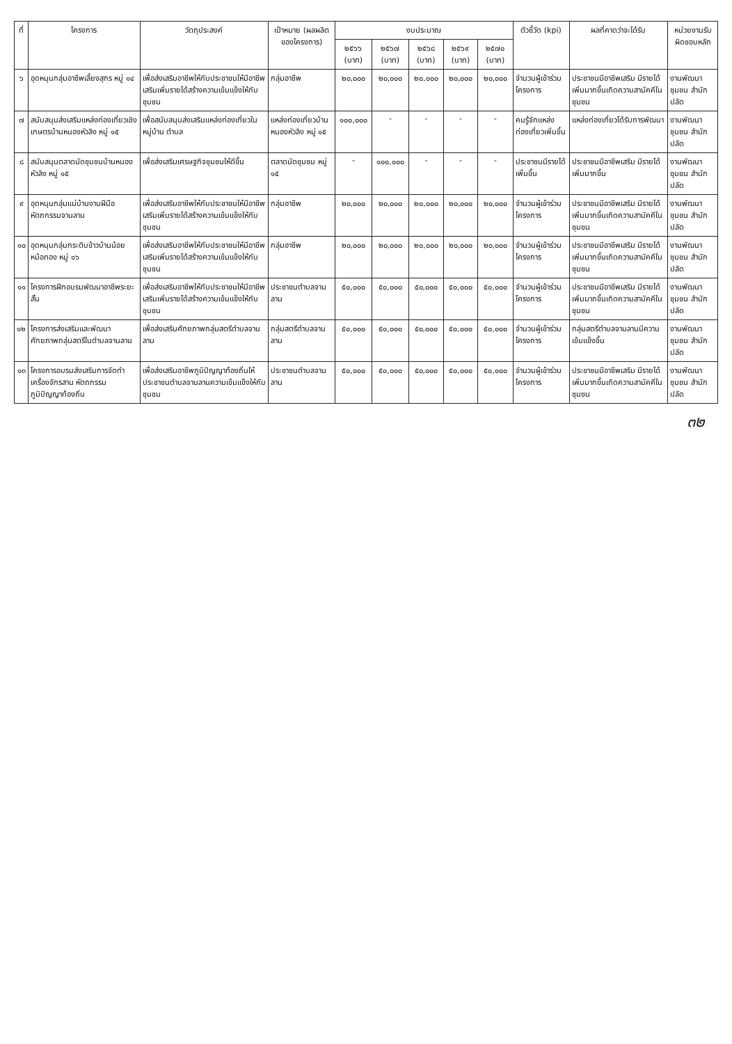| ที่ | โครงการ | วัตถุประสงค์ | เป้าหมาย (ผลผลิตของโครงการ) | งบประมาณ | | | | | ตัวชี้วัด (kpi) | ผลที่คาดว่าจะได้รับ | หน่วยงานรับผิดชอบหลัก |
| --- | --- | --- | --- | --- | --- | --- | --- | --- | --- | --- | --- |
| | | | | ๒๕๖๖ (บาท) | ๒๕๖๗ (บาท) | ๒๕๖๘ (บาท) | ๒๕๖๙ (บาท) | ๒๕๗๐ (บาท) | | | |
| ๖ | อุดหนุนกลุ่มอาชีพเลี้ยงสุกร หมู่ ๑๔ | เพื่อส่งเสริมอาชีพให้กับประชาชนให้มีอาชีพเสริมเพิ่มรายได้สร้างความเข้มแข็งให้กับชุมชน | กลุ่มอาชีพ | ๒๐,๐๐๐ | ๒๐,๐๐๐ | ๒๐,๐๐๐ | ๒๐,๐๐๐ | ๒๐,๐๐๐ | จำนวนผู้เข้าร่วมโครงการ | ประชาชนมีอาชีพเสริม มีรายได้เพิ่มมากขึ้นเกิดความสามัคคีในชุมชน | งานพัฒนาชุมชน สำนักปลัด |
| ๗ | สนับสนุนส่งเสริมแหล่งท่องเที่ยวเชิงเกษตรบ้านหนองหัวลิง หมู่ ๑๕ | เพื่อสนับสนุนส่งเสริมแหล่งท่องเที่ยวในหมู่บ้าน ตำบล | แหล่งท่องเที่ยวบ้านหนองหัวลิง หมู่ ๑๕ | ๑๐๐,๐๐๐ | - | - | - | - | คนรู้จักแหล่งท่องเที่ยวเพิ่มขึ้น | แหล่งท่องเที่ยวได้รับการพัฒนา | งานพัฒนาชุมชน สำนักปลัด |
| ๘ | สนับสนุนตลาดนัดชุมชนบ้านหนองหัวลิง หมู่ ๑๕ | เพื่อส่งเสริมเศรษฐกิจชุมชนให้ดีขึ้น | ตลาดนัดชุมชน หมู่ ๑๕ | - | ๑๐๐,๐๐๐ | - | - | - | ประชาชนมีรายได้เพิ่มขึ้น | ประชาชนมีอาชีพเสริม มีรายได้เพิ่มมากขึ้น | งานพัฒนาชุมชน สำนักปลัด |
| ๙ | อุดหนุนกลุ่มแม่บ้านงานฝีมือหัตถกรรมจานลาน | เพื่อส่งเสริมอาชีพให้กับประชาชนให้มีอาชีพเสริมเพิ่มรายได้สร้างความเข้มแข็งให้กับชุมชน | กลุ่มอาชีพ | ๒๐,๐๐๐ | ๒๐,๐๐๐ | ๒๐,๐๐๐ | ๒๐,๐๐๐ | ๒๐,๐๐๐ | จำนวนผู้เข้าร่วมโครงการ | ประชาชนมีอาชีพเสริม มีรายได้เพิ่มมากขึ้นเกิดความสามัคคีในชุมชน | งานพัฒนาชุมชน สำนักปลัด |
| ๑๐ | อุดหนุนกลุ่มกระติบข้าวบ้านน้อยหม้อทอง หมู่ ๑๖ | เพื่อส่งเสริมอาชีพให้กับประชาชนให้มีอาชีพเสริมเพิ่มรายได้สร้างความเข้มแข็งให้กับชุมชน | กลุ่มอาชีพ | ๒๐,๐๐๐ | ๒๐,๐๐๐ | ๒๐,๐๐๐ | ๒๐,๐๐๐ | ๒๐,๐๐๐ | จำนวนผู้เข้าร่วมโครงการ | ประชาชนมีอาชีพเสริม มีรายได้เพิ่มมากขึ้นเกิดความสามัคคีในชุมชน | งานพัฒนาชุมชน สำนักปลัด |
| ๑๑ | โครงการฝึกอบรมพัฒนาอาชีพระยะสั้น | เพื่อส่งเสริมอาชีพให้กับประชาชนให้มีอาชีพเสริมเพิ่มรายได้สร้างความเข้มแข็งให้กับชุมชน | ประชาชนตำบลจานลาน | ๕๐,๐๐๐ | ๕๐,๐๐๐ | ๕๐,๐๐๐ | ๕๐,๐๐๐ | ๕๐,๐๐๐ | จำนวนผู้เข้าร่วมโครงการ | ประชาชนมีอาชีพเสริม มีรายได้เพิ่มมากขึ้นเกิดความสามัคคีในชุมชน | งานพัฒนาชุมชน สำนักปลัด |
| ๑๒ | โครงการส่งเสริมและพัฒนาศักยภาพกลุ่มสตรีในตำบลจานลาน | เพื่อส่งเสริมศักยภาพกลุ่มสตรีตำบลจานลาน | กลุ่มสตรีตำบลจานลาน | ๕๐,๐๐๐ | ๕๐,๐๐๐ | ๕๐,๐๐๐ | ๕๐,๐๐๐ | ๕๐,๐๐๐ | จำนวนผู้เข้าร่วมโครงการ | กลุ่มสตรีตำบลจานลานมีความเข้มแข็งขึ้น | งานพัฒนาชุมชน สำนักปลัด |
| ๑๓ | โครงการอบรมส่งเสริมการจัดทำเครื่องจักรสาน หัตถกรรมภูมิปัญญาท้องถิ่น | เพื่อส่งเสริมอาชีพภูมิปัญญาท้องถิ่นให้ประชาชนตำบลจานลานความเข้มแข็งให้กับชุมชน | ประชาชนตำบลจานลาน | ๕๐,๐๐๐ | ๕๐,๐๐๐ | ๕๐,๐๐๐ | ๕๐,๐๐๐ | ๕๐,๐๐๐ | จำนวนผู้เข้าร่วมโครงการ | ประชาชนมีอาชีพเสริม มีรายได้เพิ่มมากขึ้นเกิดความสามัคคีในชุมชน | งานพัฒนาชุมชน สำนักปลัด |
๓๒